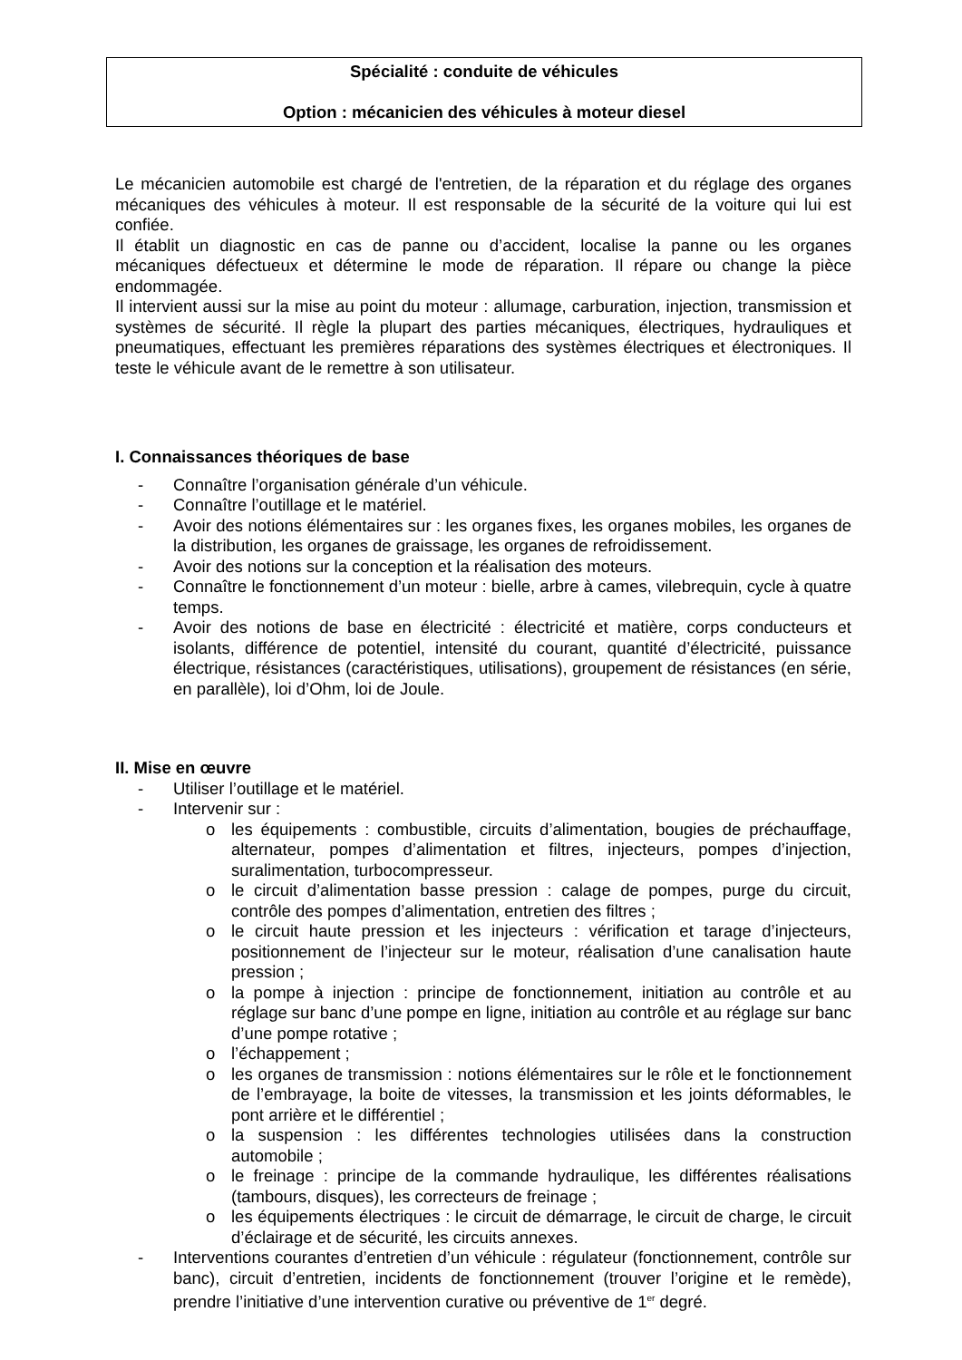Spécialité : conduite de véhicules
Option : mécanicien des véhicules à moteur diesel
Le mécanicien automobile est chargé de l'entretien, de la réparation et du réglage des organes mécaniques des véhicules à moteur. Il est responsable de la sécurité de la voiture qui lui est confiée.
Il établit un diagnostic en cas de panne ou d’accident, localise la panne ou les organes mécaniques défectueux et détermine le mode de réparation. Il répare ou change la pièce endommagée.
Il intervient aussi sur la mise au point du moteur : allumage, carburation, injection, transmission et systèmes de sécurité. Il règle la plupart des parties mécaniques, électriques, hydrauliques et pneumatiques, effectuant les premières réparations des systèmes électriques et électroniques. Il teste le véhicule avant de le remettre à son utilisateur.
I. Connaissances théoriques de base
- Connaître l’organisation générale d’un véhicule.
- Connaître l’outillage et le matériel.
- Avoir des notions élémentaires sur : les organes fixes, les organes mobiles, les organes de la distribution, les organes de graissage, les organes de refroidissement.
- Avoir des notions sur la conception et la réalisation des moteurs.
- Connaître le fonctionnement d’un moteur : bielle, arbre à cames, vilebrequin, cycle à quatre temps.
- Avoir des notions de base en électricité : électricité et matière, corps conducteurs et isolants, différence de potentiel, intensité du courant, quantité d’électricité, puissance électrique, résistances (caractéristiques, utilisations), groupement de résistances (en série, en parallèle), loi d’Ohm, loi de Joule.
II. Mise en œuvre
- Utiliser l’outillage et le matériel.
- Intervenir sur :
o les équipements : combustible, circuits d’alimentation, bougies de préchauffage, alternateur, pompes d’alimentation et filtres, injecteurs, pompes d’injection, suralimentation, turbocompresseur.
o le circuit d’alimentation basse pression : calage de pompes, purge du circuit, contrôle des pompes d’alimentation, entretien des filtres ;
o le circuit haute pression et les injecteurs : vérification et tarage d’injecteurs, positionnement de l’injecteur sur le moteur, réalisation d’une canalisation haute pression ;
o la pompe à injection : principe de fonctionnement, initiation au contrôle et au réglage sur banc d’une pompe en ligne, initiation au contrôle et au réglage sur banc d’une pompe rotative ;
o l’échappement ;
o les organes de transmission : notions élémentaires sur le rôle et le fonctionnement de l’embrayage, la boite de vitesses, la transmission et les joints déformables, le pont arrière et le différentiel ;
o la suspension : les différentes technologies utilisées dans la construction automobile ;
o le freinage : principe de la commande hydraulique, les différentes réalisations (tambours, disques), les correcteurs de freinage ;
o les équipements électriques : le circuit de démarrage, le circuit de charge, le circuit d’éclairage et de sécurité, les circuits annexes.
- Interventions courantes d’entretien d’un véhicule : régulateur (fonctionnement, contrôle sur banc), circuit d’entretien, incidents de fonctionnement (trouver l’origine et le remède), prendre l’initiative d’une intervention curative ou préventive de 1<sup>er</sup> degré.